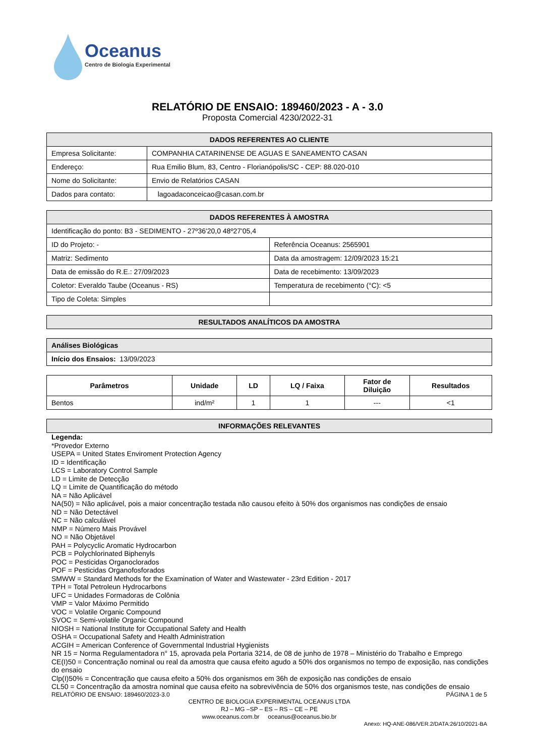Oceanus
Centro de Biologia Experimental
RELATÓRIO DE ENSAIO: 189460/2023 - A - 3.0
Proposta Comercial 4230/2022-31
| DADOS REFERENTES AO CLIENTE | |
| --- | --- |
| Empresa Solicitante: | COMPANHIA CATARINENSE DE AGUAS E SANEAMENTO CASAN |
| Endereço: | Rua Emilio Blum, 83, Centro - Florianópolis/SC - CEP: 88.020-010 |
| Nome do Solicitante: | Envio de Relatórios CASAN |
| Dados para contato: | lagoadaconceicao@casan.com.br |
| DADOS REFERENTES À AMOSTRA | |
| --- | --- |
| Identificação do ponto: B3 - SEDIMENTO - 27º36'20,0 48º27'05,4 | |
| ID do Projeto: - | Referência Oceanus: 2565901 |
| Matriz: Sedimento | Data da amostragem: 12/09/2023 15:21 |
| Data de emissão do R.E.: 27/09/2023 | Data de recebimento: 13/09/2023 |
| Coletor: Everaldo Taube (Oceanus - RS) | Temperatura de recebimento (°C): <5 |
| Tipo de Coleta: Simples | |
| RESULTADOS ANALÍTICOS DA AMOSTRA |
| --- |
| Análises Biológicas |
| Início dos Ensaios: 13/09/2023 |
| Parâmetros | Unidade | LD | LQ / Faixa | Fator de Diluição | Resultados |
| --- | --- | --- | --- | --- | --- |
| Bentos | ind/m² | 1 | 1 | --- | <1 |
| INFORMAÇÕES RELEVANTES |
| --- |
Legenda:
*Provedor Externo
USEPA = United States Enviroment Protection Agency
ID = Identificação
LCS = Laboratory Control Sample
LD = Limite de Detecção
LQ = Limite de Quantificação do método
NA = Não Aplicável
NA(50) = Não aplicável, pois a maior concentração testada não causou efeito à 50% dos organismos nas condições de ensaio
ND = Não Detectável
NC = Não calculável
NMP = Número Mais Provável
NO = Não Objetável
PAH = Polycyclic Aromatic Hydrocarbon
PCB = Polychlorinated Biphenyls
POC = Pesticidas Organoclorados
POF = Pesticidas Organofosforados
SMWW = Standard Methods for the Examination of Water and Wastewater - 23rd Edition - 2017
TPH = Total Petroleun Hydrocarbons
UFC = Unidades Formadoras de Colônia
VMP = Valor Máximo Permitido
VOC = Volatile Organic Compound
SVOC = Semi-volatile Organic Compound
NIOSH = National Institute for Occupational Safety and Health
OSHA = Occupational Safety and Health Administration
ACGIH = American Conference of Governmental Industrial Hygienists
NR 15 = Norma Regulamentadora n° 15, aprovada pela Portaria 3214, de 08 de junho de 1978 – Ministério do Trabalho e Emprego
CE(I)50 = Concentração nominal ou real da amostra que causa efeito agudo a 50% dos organismos no tempo de exposição, nas condições do ensaio
Clp(I)50% = Concentração que causa efeito a 50% dos organismos em 36h de exposição nas condições de ensaio
CL50 = Concentração da amostra nominal que causa efeito na sobrevivência de 50% dos organismos teste, nas condições de ensaio
RELATÓRIO DE ENSAIO: 189460/2023-3.0 PÁGINA 1 de 5
CENTRO DE BIOLOGIA EXPERIMENTAL OCEANUS LTDA
RJ – MG –SP – ES – RS – CE – PE
www.oceanus.com.br oceanus@oceanus.bio.br
Anexo: HQ-ANE-086/VER.2/DATA:26/10/2021-BA